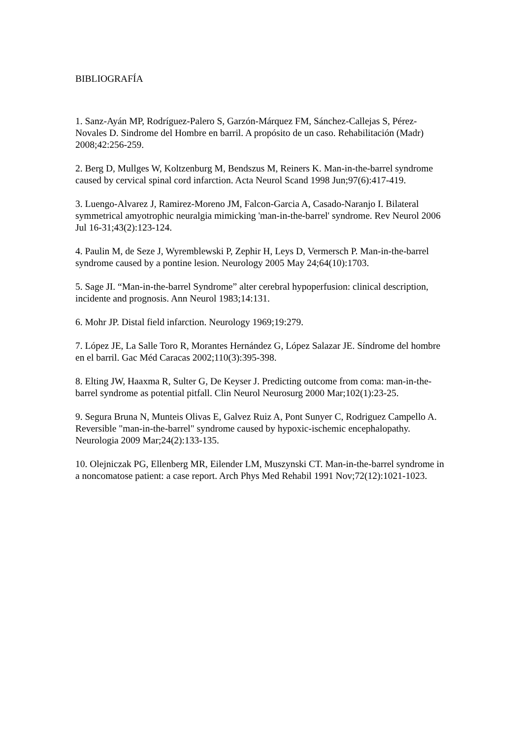BIBLIOGRAFÍA
1. Sanz-Ayán MP, Rodríguez-Palero S, Garzón-Márquez FM, Sánchez-Callejas S, Pérez-Novales D. Sindrome del Hombre en barril. A propósito de un caso. Rehabilitación (Madr) 2008;42:256-259.
2. Berg D, Mullges W, Koltzenburg M, Bendszus M, Reiners K. Man-in-the-barrel syndrome caused by cervical spinal cord infarction. Acta Neurol Scand 1998 Jun;97(6):417-419.
3. Luengo-Alvarez J, Ramirez-Moreno JM, Falcon-Garcia A, Casado-Naranjo I. Bilateral symmetrical amyotrophic neuralgia mimicking 'man-in-the-barrel' syndrome. Rev Neurol 2006 Jul 16-31;43(2):123-124.
4. Paulin M, de Seze J, Wyremblewski P, Zephir H, Leys D, Vermersch P. Man-in-the-barrel syndrome caused by a pontine lesion. Neurology 2005 May 24;64(10):1703.
5. Sage JI. “Man-in-the-barrel Syndrome” alter cerebral hypoperfusion: clinical description, incidente and prognosis. Ann Neurol 1983;14:131.
6. Mohr JP. Distal field infarction. Neurology 1969;19:279.
7. López JE, La Salle Toro R, Morantes Hernández G, López Salazar JE. Síndrome del hombre en el barril. Gac Méd Caracas 2002;110(3):395-398.
8. Elting JW, Haaxma R, Sulter G, De Keyser J. Predicting outcome from coma: man-in-the-barrel syndrome as potential pitfall. Clin Neurol Neurosurg 2000 Mar;102(1):23-25.
9. Segura Bruna N, Munteis Olivas E, Galvez Ruiz A, Pont Sunyer C, Rodriguez Campello A. Reversible "man-in-the-barrel" syndrome caused by hypoxic-ischemic encephalopathy. Neurologia 2009 Mar;24(2):133-135.
10. Olejniczak PG, Ellenberg MR, Eilender LM, Muszynski CT. Man-in-the-barrel syndrome in a noncomatose patient: a case report. Arch Phys Med Rehabil 1991 Nov;72(12):1021-1023.